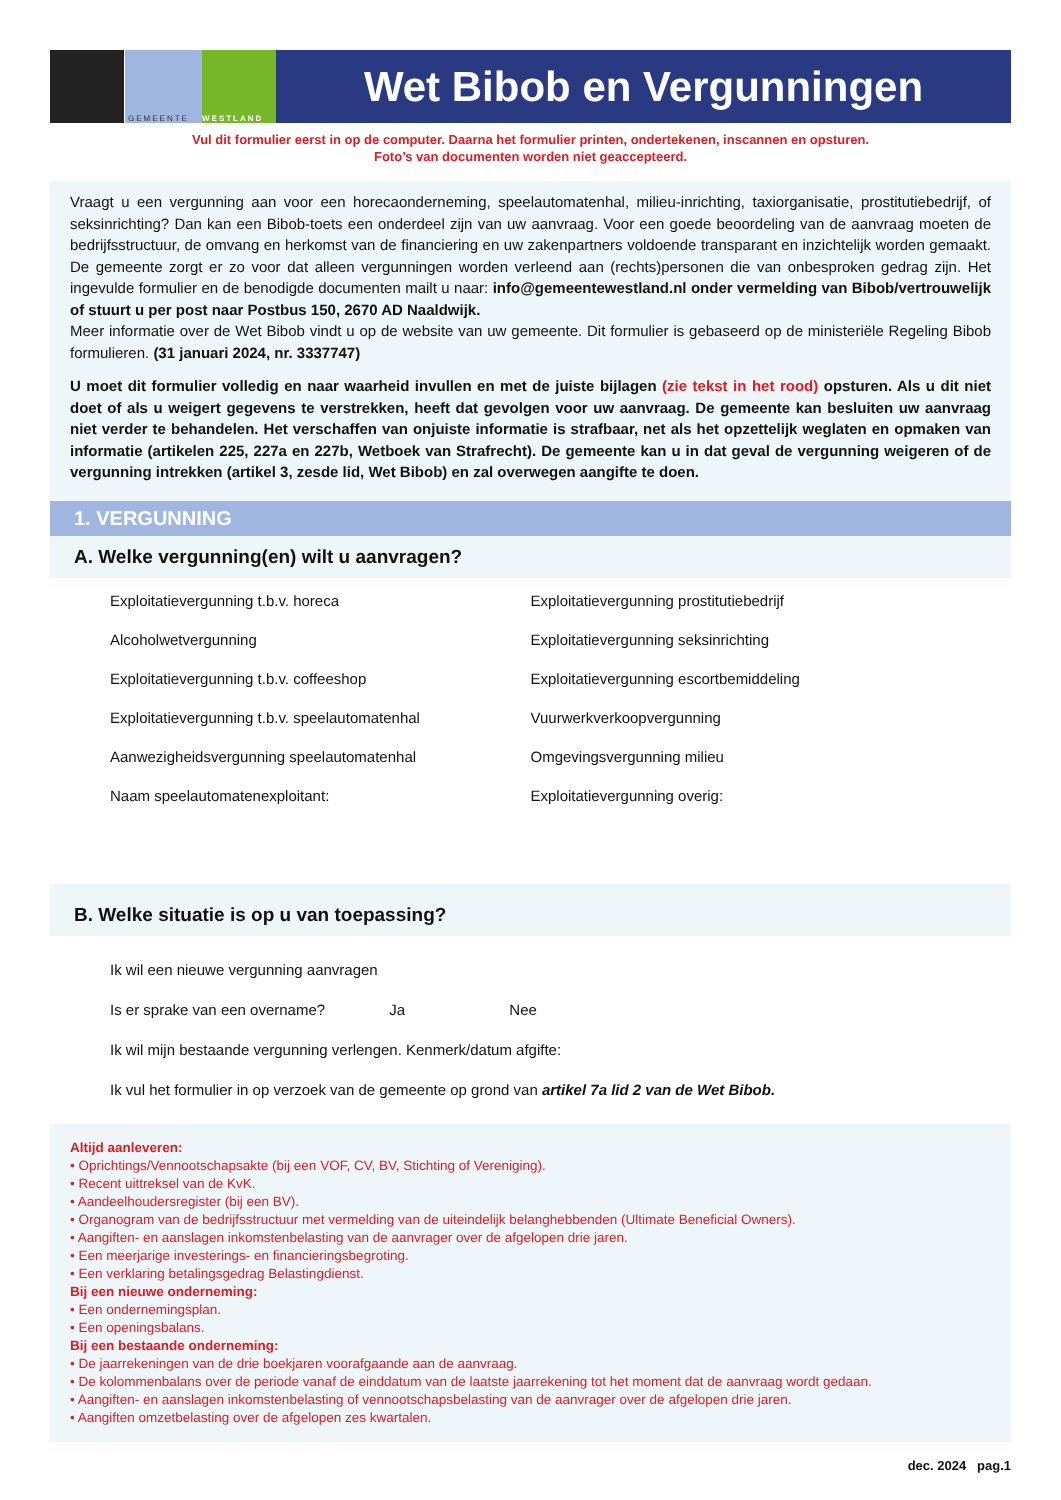GEMEENTE WESTLAND
Wet Bibob en Vergunningen
Vul dit formulier eerst in op de computer. Daarna het formulier printen, ondertekenen, inscannen en opsturen.
Foto’s van documenten worden niet geaccepteerd.
Vraagt u een vergunning aan voor een horecaonderneming, speelautomatenhal, milieu-inrichting, taxiorganisatie, prostitutiebedrijf, of seksinrichting? Dan kan een Bibob-toets een onderdeel zijn van uw aanvraag. Voor een goede beoordeling van de aanvraag moeten de bedrijfsstructuur, de omvang en herkomst van de financiering en uw zakenpartners voldoende transparant en inzichtelijk worden gemaakt. De gemeente zorgt er zo voor dat alleen vergunningen worden verleend aan (rechts)personen die van onbesproken gedrag zijn. Het ingevulde formulier en de benodigde documenten mailt u naar: info@gemeentewestland.nl onder vermelding van Bibob/vertrouwelijk of stuurt u per post naar Postbus 150, 2670 AD Naaldwijk.
Meer informatie over de Wet Bibob vindt u op de website van uw gemeente. Dit formulier is gebaseerd op de ministeriële Regeling Bibob formulieren. (31 januari 2024, nr. 3337747)
U moet dit formulier volledig en naar waarheid invullen en met de juiste bijlagen (zie tekst in het rood) opsturen. Als u dit niet doet of als u weigert gegevens te verstrekken, heeft dat gevolgen voor uw aanvraag. De gemeente kan besluiten uw aanvraag niet verder te behandelen. Het verschaffen van onjuiste informatie is strafbaar, net als het opzettelijk weglaten en opmaken van informatie (artikelen 225, 227a en 227b, Wetboek van Strafrecht). De gemeente kan u in dat geval de vergunning weigeren of de vergunning intrekken (artikel 3, zesde lid, Wet Bibob) en zal overwegen aangifte te doen.
1. VERGUNNING
A. Welke vergunning(en) wilt u aanvragen?
Exploitatievergunning t.b.v. horeca
Exploitatievergunning prostitutiebedrijf
Alcoholwetvergunning
Exploitatievergunning seksinrichting
Exploitatievergunning t.b.v. coffeeshop
Exploitatievergunning escortbemiddeling
Exploitatievergunning t.b.v. speelautomatenhal
Vuurwerkverkoopvergunning
Aanwezigheidsvergunning speelautomatenhal
Omgevingsvergunning milieu
Naam speelautomatenexploitant:
Exploitatievergunning overig:
B. Welke situatie is op u van toepassing?
Ik wil een nieuwe vergunning aanvragen
Is er sprake van een overname? Ja Nee
Ik wil mijn bestaande vergunning verlengen. Kenmerk/datum afgifte:
Ik vul het formulier in op verzoek van de gemeente op grond van artikel 7a lid 2 van de Wet Bibob.
Altijd aanleveren:
• Oprichtings/Vennootschapsakte (bij een VOF, CV, BV, Stichting of Vereniging).
• Recent uittreksel van de KvK.
• Aandeelhoudersregister (bij een BV).
• Organogram van de bedrijfsstructuur met vermelding van de uiteindelijk belanghebbenden (Ultimate Beneficial Owners).
• Aangiften- en aanslagen inkomstenbelasting van de aanvrager over de afgelopen drie jaren.
• Een meerjarige investerings- en financieringsbegroting.
• Een verklaring betalingsgedrag Belastingdienst.
Bij een nieuwe onderneming:
• Een ondernemingsplan.
• Een openingsbalans.
Bij een bestaande onderneming:
• De jaarrekeningen van de drie boekjaren voorafgaande aan de aanvraag.
• De kolommenbalans over de periode vanaf de einddatum van de laatste jaarrekening tot het moment dat de aanvraag wordt gedaan.
• Aangiften- en aanslagen inkomstenbelasting of vennootschapsbelasting van de aanvrager over de afgelopen drie jaren.
• Aangiften omzetbelasting over de afgelopen zes kwartalen.
dec. 2024 pag.1